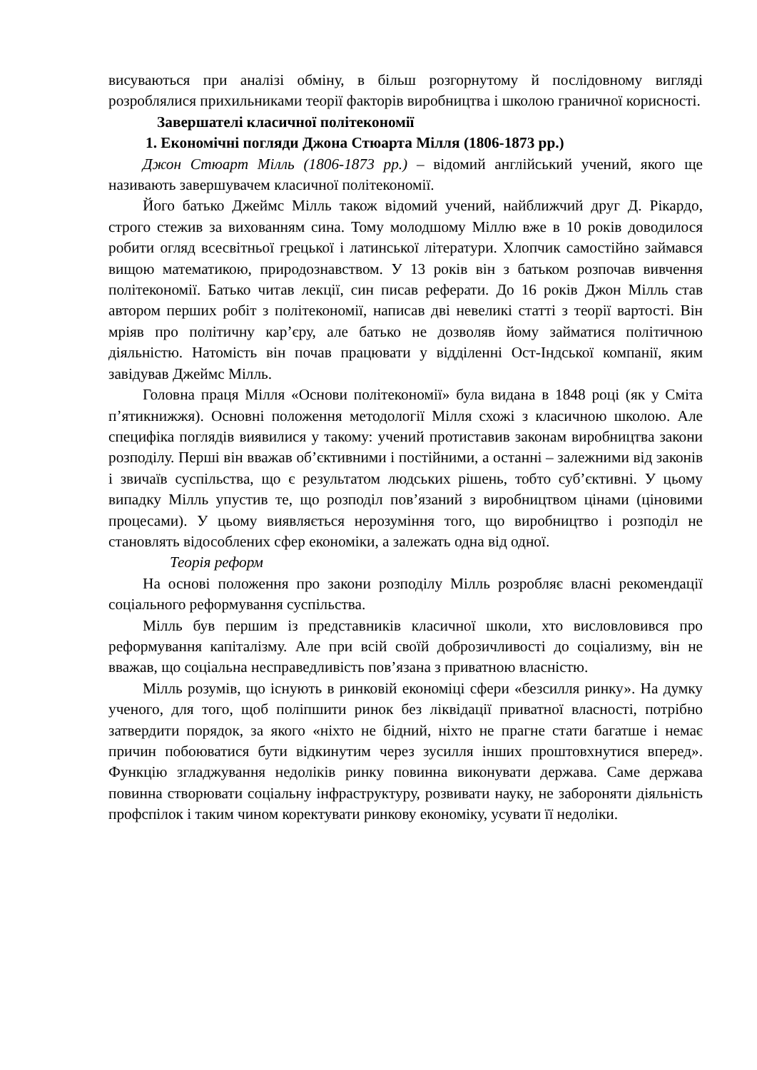висуваються при аналізі обміну, в більш розгорнутому й послідовному вигляді розроблялися прихильниками теорії факторів виробництва і школою граничної корисності.
Завершателі класичної політекономії
1. Економічні погляди Джона Стюарта Мілля (1806-1873 рр.)
Джон Стюарт Мілль (1806-1873 рр.) – відомий англійський учений, якого ще називають завершувачем класичної політекономії.
Його батько Джеймс Мілль також відомий учений, найближчий друг Д. Рікардо, строго стежив за вихованням сина. Тому молодшому Міллю вже в 10 років доводилося робити огляд всесвітньої грецької і латинської літератури. Хлопчик самостійно займався вищою математикою, природознавством. У 13 років він з батьком розпочав вивчення політекономії. Батько читав лекції, син писав реферати. До 16 років Джон Мілль став автором перших робіт з політекономії, написав дві невеликі статті з теорії вартості. Він мріяв про політичну кар’єру, але батько не дозволяв йому займатися політичною діяльністю. Натомість він почав працювати у відділенні Ост-Індської компанії, яким завідував Джеймс Мілль.
Головна праця Мілля «Основи політекономії» була видана в 1848 році (як у Сміта п’ятикнижжя). Основні положення методології Мілля схожі з класичною школою. Але специфіка поглядів виявилися у такому: учений протиставив законам виробництва закони розподілу. Перші він вважав об’єктивними і постійними, а останні – залежними від законів і звичаїв суспільства, що є результатом людських рішень, тобто суб’єктивні. У цьому випадку Мілль упустив те, що розподіл пов’язаний з виробництвом цінами (ціновими процесами). У цьому виявляється нерозуміння того, що виробництво і розподіл не становлять відособлених сфер економіки, а залежать одна від одної.
Теорія реформ
На основі положення про закони розподілу Мілль розробляє власні рекомендації соціального реформування суспільства.
Мілль був першим із представників класичної школи, хто висловловився про реформування капіталізму. Але при всій своїй доброзичливості до соціализму, він не вважав, що соціальна несправедливість пов’язана з приватною власністю.
Мілль розумів, що існують в ринковій економіці сфери «безсилля ринку». На думку ученого, для того, щоб поліпшити ринок без ліквідації приватної власності, потрібно затвердити порядок, за якого «ніхто не бідний, ніхто не прагне стати багатше і немає причин побоюватися бути відкинутим через зусилля інших проштовхнутися вперед». Функцію згладжування недоліків ринку повинна виконувати держава. Саме держава повинна створювати соціальну інфраструктуру, розвивати науку, не забороняти діяльність профспілок і таким чином коректувати ринкову економіку, усувати її недоліки.